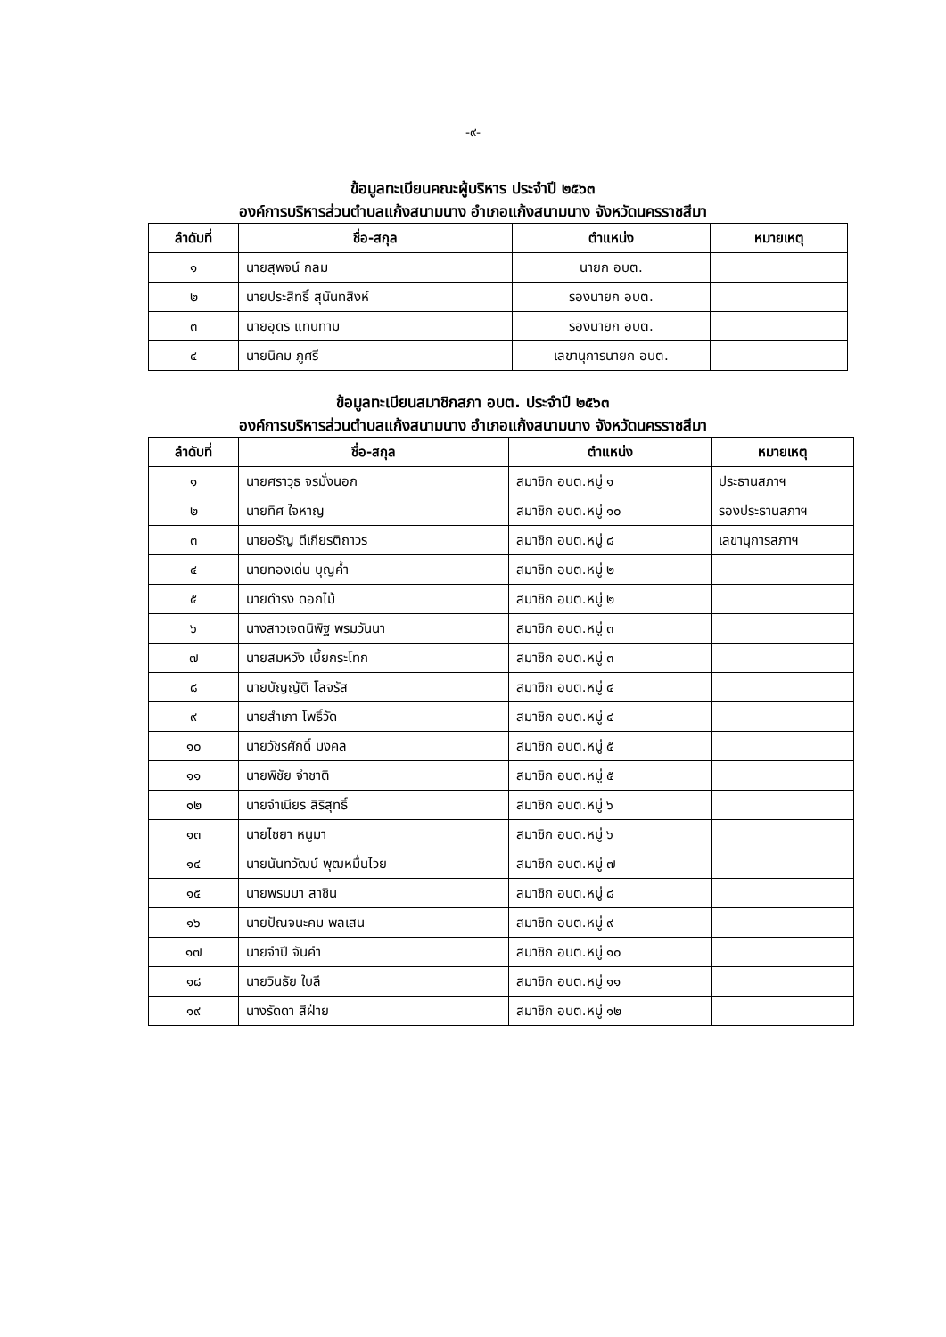-๙-
ข้อมูลทะเบียนคณะผู้บริหาร ประจำปี ๒๕๖๓
องค์การบริหารส่วนตำบลแก้งสนามนาง อำเภอแก้งสนามนาง จังหวัดนครราชสีมา
| ลำดับที่ | ชื่อ-สกุล | ตำแหน่ง | หมายเหตุ |
| --- | --- | --- | --- |
| ๑ | นายสุพจน์ กลม | นายก อบต. | |
| ๒ | นายประสิทธิ์ สุนันทสิงห์ | รองนายก อบต. | |
| ๓ | นายอุดร แทบทาม | รองนายก อบต. | |
| ๔ | นายนิคม ภูศรี | เลขานุการนายก อบต. | |
ข้อมูลทะเบียนสมาชิกสภา อบต. ประจำปี ๒๕๖๓
องค์การบริหารส่วนตำบลแก้งสนามนาง อำเภอแก้งสนามนาง จังหวัดนครราชสีมา
| ลำดับที่ | ชื่อ-สกุล | ตำแหน่ง | หมายเหตุ |
| --- | --- | --- | --- |
| ๑ | นายศราวุธ จรมั่งนอก | สมาชิก อบต.หมู่ ๑ | ประธานสภาฯ |
| ๒ | นายทิศ ใจหาญ | สมาชิก อบต.หมู่ ๑๐ | รองประธานสภาฯ |
| ๓ | นายอรัญ ดีเกียรติถาวร | สมาชิก อบต.หมู่ ๘ | เลขานุการสภาฯ |
| ๔ | นายทองเด่น บุญค้ำ | สมาชิก อบต.หมู่ ๒ | |
| ๕ | นายดำรง ดอกไม้ | สมาชิก อบต.หมู่ ๒ | |
| ๖ | นางสาวเจตนิพิฐ พรมวันนา | สมาชิก อบต.หมู่ ๓ | |
| ๗ | นายสมหวัง เบี้ยกระโทก | สมาชิก อบต.หมู่ ๓ | |
| ๘ | นายบัญญัติ โลจรัส | สมาชิก อบต.หมู่ ๔ | |
| ๙ | นายสำเภา โพธิ์วัด | สมาชิก อบต.หมู่ ๔ | |
| ๑๐ | นายวัชรศักดิ์ มงคล | สมาชิก อบต.หมู่ ๕ | |
| ๑๑ | นายพิชัย จำชาติ | สมาชิก อบต.หมู่ ๕ | |
| ๑๒ | นายจำเนียร สิริสุทธิ์ | สมาชิก อบต.หมู่ ๖ | |
| ๑๓ | นายไชยา หนูมา | สมาชิก อบต.หมู่ ๖ | |
| ๑๔ | นายนันทวัฒน์ พุฒหมื่นไวย | สมาชิก อบต.หมู่ ๗ | |
| ๑๕ | นายพรมมา สาชิน | สมาชิก อบต.หมู่ ๘ | |
| ๑๖ | นายปัณจนะคม พลเสน | สมาชิก อบต.หมู่ ๙ | |
| ๑๗ | นายจำปี จันคำ | สมาชิก อบต.หมู่ ๑๐ | |
| ๑๘ | นายวินธัย ใบลี | สมาชิก อบต.หมู่ ๑๑ | |
| ๑๙ | นางรัดดา สีฝ่าย | สมาชิก อบต.หมู่ ๑๒ | |